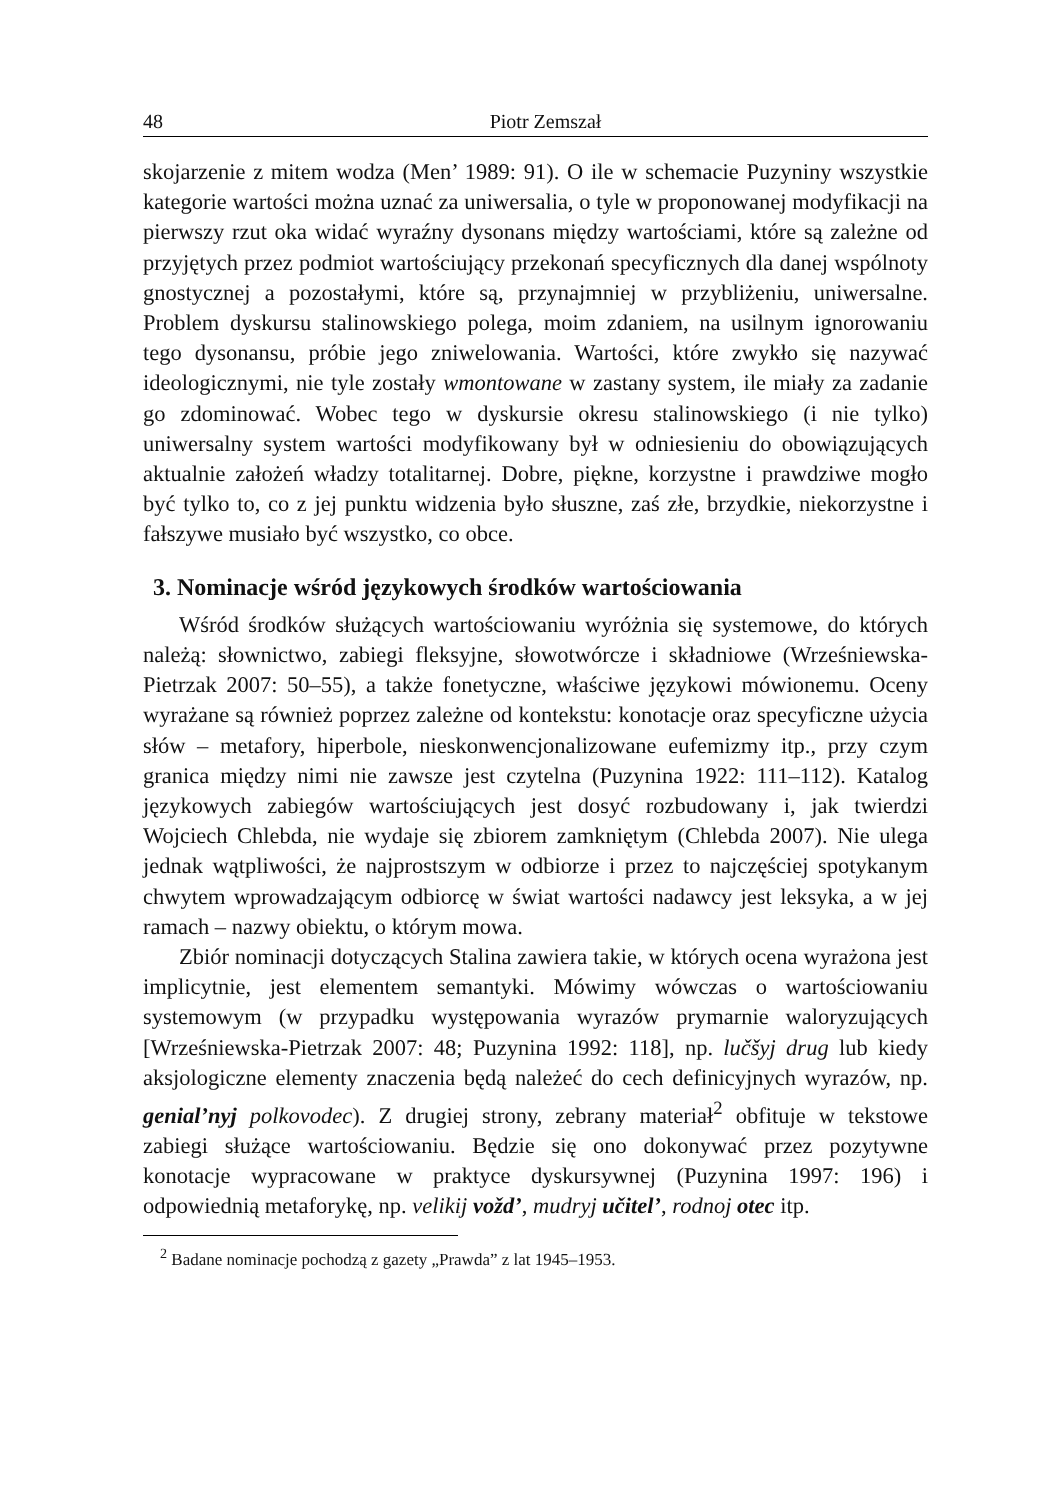48 Piotr Zemszał
skojarzenie z mitem wodza (Men’ 1989: 91). O ile w schemacie Puzyniny wszystkie kategorie wartości można uznać za uniwersalia, o tyle w proponowanej modyfikacji na pierwszy rzut oka widać wyraźny dysonans między wartościami, które są zależne od przyjętych przez podmiot wartościujący przekonań specyficznych dla danej wspólnoty gnostycznej a pozostałymi, które są, przynajmniej w przybliżeniu, uniwersalne. Problem dyskursu stalinowskiego polega, moim zdaniem, na usilnym ignorowaniu tego dysonansu, próbie jego zniwelowania. Wartości, które zwykło się nazywać ideologicznymi, nie tyle zostały wmontowane w zastany system, ile miały za zadanie go zdominować. Wobec tego w dyskursie okresu stalinowskiego (i nie tylko) uniwersalny system wartości modyfikowany był w odniesieniu do obowiązujących aktualnie założeń władzy totalitarnej. Dobre, piękne, korzystne i prawdziwe mogło być tylko to, co z jej punktu widzenia było słuszne, zaś złe, brzydkie, niekorzystne i fałszywe musiało być wszystko, co obce.
3. Nominacje wśród językowych środków wartościowania
Wśród środków służących wartościowaniu wyróżnia się systemowe, do których należą: słownictwo, zabiegi fleksyjne, słowotwórcze i składniowe (Wrześniewska-Pietrzak 2007: 50–55), a także fonetyczne, właściwe językowi mówionemu. Oceny wyrażane są również poprzez zależne od kontekstu: konotacje oraz specyficzne użycia słów – metafory, hiperbole, nieskonwencjonalizowane eufemizmy itp., przy czym granica między nimi nie zawsze jest czytelna (Puzynina 1922: 111–112). Katalog językowych zabiegów wartościujących jest dosyć rozbudowany i, jak twierdzi Wojciech Chlebda, nie wydaje się zbiorem zamkniętym (Chlebda 2007). Nie ulega jednak wątpliwości, że najprostszym w odbiorze i przez to najczęściej spotykanym chwytem wprowadzającym odbiorcę w świat wartości nadawcy jest leksyka, a w jej ramach – nazwy obiektu, o którym mowa.
Zbiór nominacji dotyczących Stalina zawiera takie, w których ocena wyrażona jest implicytnie, jest elementem semantyki. Mówimy wówczas o wartościowaniu systemowym (w przypadku występowania wyrazów prymarnie waloryzujących [Wrześniewska-Pietrzak 2007: 48; Puzynina 1992: 118], np. lučšyj drug lub kiedy aksjologiczne elementy znaczenia będą należeć do cech definicyjnych wyrazów, np. genial’nyj polkovodec). Z drugiej strony, zebrany materiał<sup>2</sup> obfituje w tekstowe zabiegi służące wartościowaniu. Będzie się ono dokonywać przez pozytywne konotacje wypracowane w praktyce dyskursywnej (Puzynina 1997: 196) i odpowiednią metaforykę, np. velikij vožd’, mudryj učitel’, rodnoj otec itp.
<sup>2</sup> Badane nominacje pochodzą z gazety „Prawda” z lat 1945–1953.